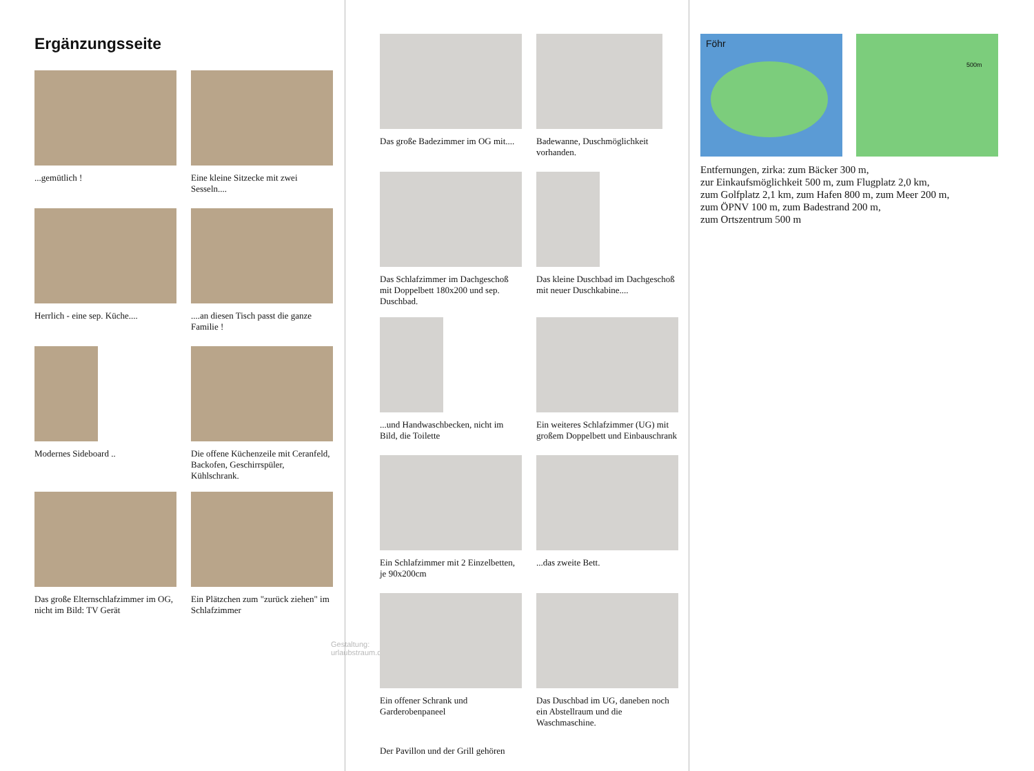Ergänzungsseite
...gemütlich !
Eine kleine Sitzecke mit zwei Sesseln....
Herrlich - eine sep. Küche....
....an diesen Tisch passt die ganze Familie !
Modernes Sideboard ..
Die offene Küchenzeile mit Ceranfeld, Backofen, Geschirrspüler, Kühlschrank.
Das große Elternschlafzimmer im OG, nicht im Bild: TV Gerät
Ein Plätzchen zum "zurück ziehen" im Schlafzimmer
Gestaltung: urlaubstraum.de
Das große Badezimmer im OG mit....
Badewanne, Duschmöglichkeit vorhanden.
Das Schlafzimmer im Dachgeschoß mit Doppelbett 180x200 und sep. Duschbad.
Das kleine Duschbad im Dachgeschoß mit neuer Duschkabine....
...und Handwaschbecken, nicht im Bild, die Toilette
Ein weiteres Schlafzimmer (UG) mit großem Doppelbett und Einbauschrank
Ein Schlafzimmer mit 2 Einzelbetten, je 90x200cm
...das zweite Bett.
Ein offener Schrank und Garderobenpaneel
Das Duschbad im UG, daneben noch ein Abstellraum und die Waschmaschine.
Der Pavillon und der Grill gehören
Föhr
500m
Entfernungen, zirka: zum Bäcker 300 m,
zur Einkaufsmöglichkeit 500 m, zum Flugplatz 2,0 km,
zum Golfplatz 2,1 km, zum Hafen 800 m, zum Meer 200 m,
zum ÖPNV 100 m, zum Badestrand 200 m,
zum Ortszentrum 500 m